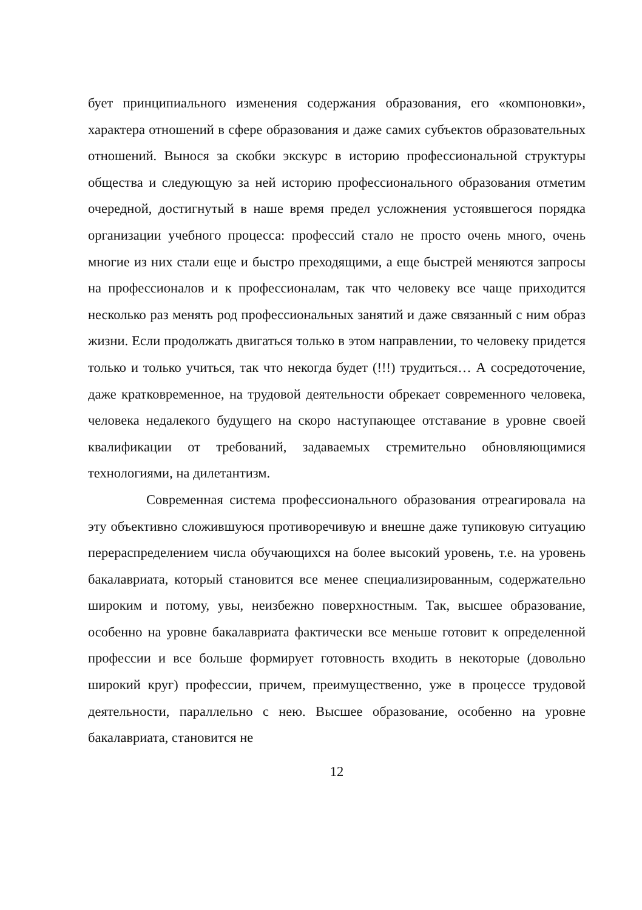бует принципиального изменения содержания образования, его «компоновки», характера отношений в сфере образования и даже самих субъектов образовательных отношений. Вынося за скобки экскурс в историю профессиональной структуры общества и следующую за ней историю профессионального образования отметим очередной, достигнутый в наше время предел усложнения устоявшегося порядка организации учебного процесса: профессий стало не просто очень много, очень многие из них стали еще и быстро преходящими, а еще быстрей меняются запросы на профессионалов и к профессионалам, так что человеку все чаще приходится несколько раз менять род профессиональных занятий и даже связанный с ним образ жизни. Если продолжать двигаться только в этом направлении, то человеку придется только и только учиться, так что некогда будет (!!!) трудиться… А сосредоточение, даже кратковременное, на трудовой деятельности обрекает современного человека, человека недалекого будущего на скоро наступающее отставание в уровне своей квалификации от требований, задаваемых стремительно обновляющимися технологиями, на дилетантизм.
Современная система профессионального образования отреагировала на эту объективно сложившуюся противоречивую и внешне даже тупиковую ситуацию перераспределением числа обучающихся на более высокий уровень, т.е. на уровень бакалавриата, который становится все менее специализированным, содержательно широким и потому, увы, неизбежно поверхностным. Так, высшее образование, особенно на уровне бакалавриата фактически все меньше готовит к определенной профессии и все больше формирует готовность входить в некоторые (довольно широкий круг) профессии, причем, преимущественно, уже в процессе трудовой деятельности, параллельно с нею. Высшее образование, особенно на уровне бакалавриата, становится не
12